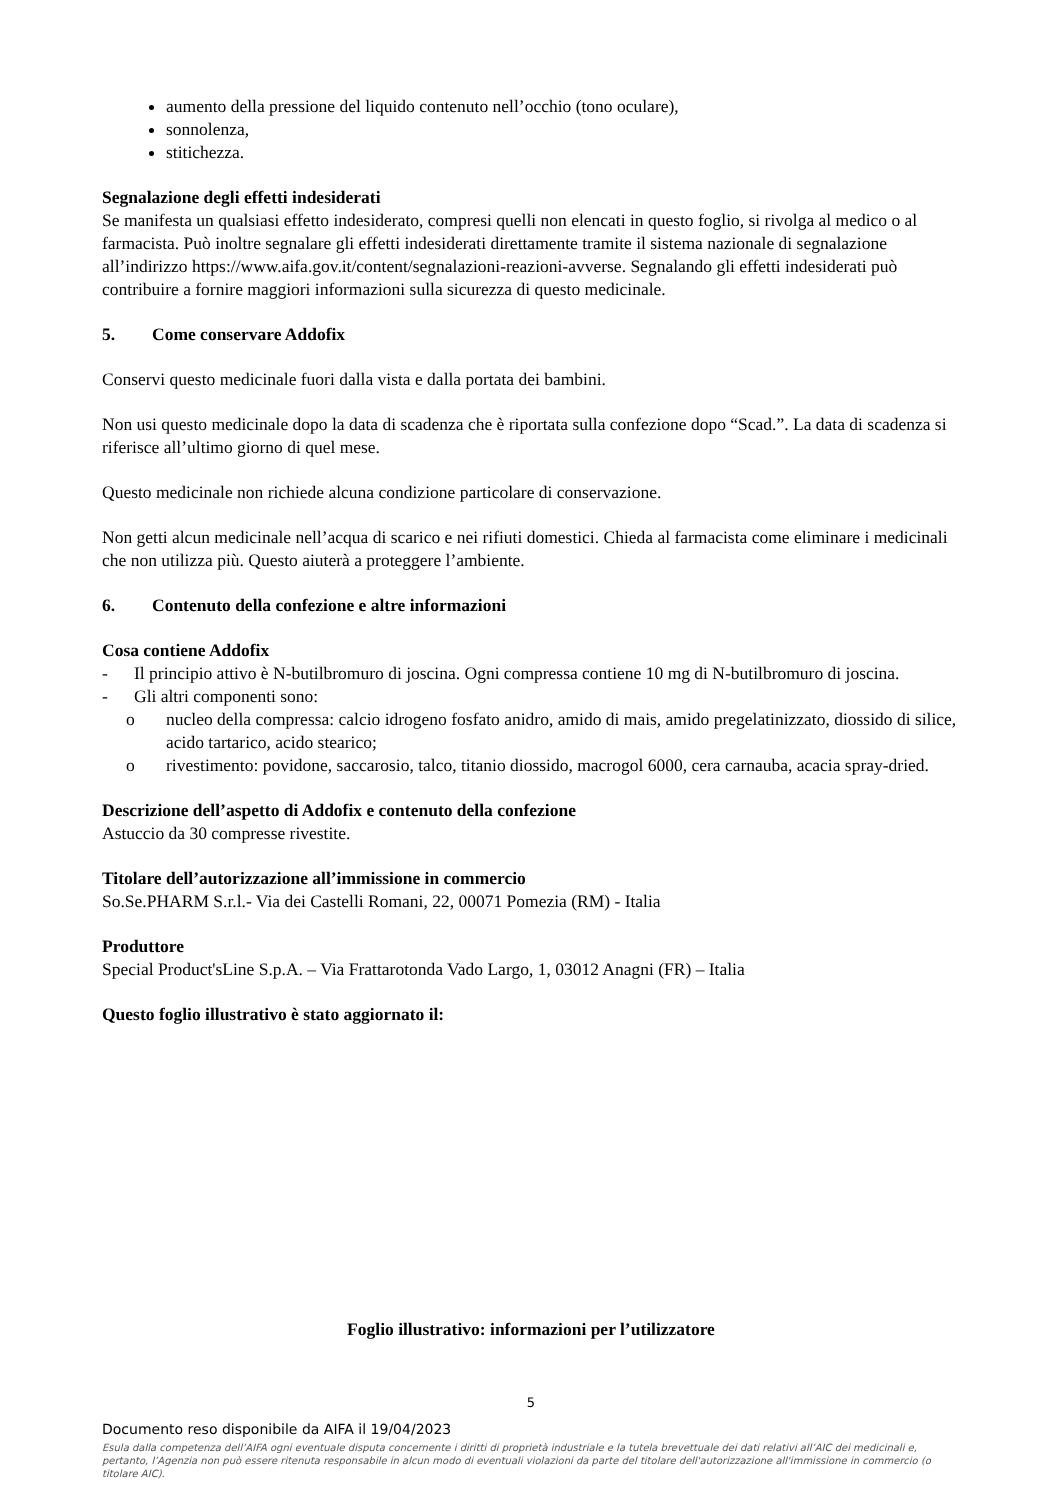aumento della pressione del liquido contenuto nell’occhio (tono oculare),
sonnolenza,
stitichezza.
Segnalazione degli effetti indesiderati
Se manifesta un qualsiasi effetto indesiderato, compresi quelli non elencati in questo foglio, si rivolga al medico o al farmacista. Può inoltre segnalare gli effetti indesiderati direttamente tramite il sistema nazionale di segnalazione all’indirizzo https://www.aifa.gov.it/content/segnalazioni-reazioni-avverse. Segnalando gli effetti indesiderati può contribuire a fornire maggiori informazioni sulla sicurezza di questo medicinale.
5. Come conservare Addofix
Conservi questo medicinale fuori dalla vista e dalla portata dei bambini.
Non usi questo medicinale dopo la data di scadenza che è riportata sulla confezione dopo “Scad.”. La data di scadenza si riferisce all’ultimo giorno di quel mese.
Questo medicinale non richiede alcuna condizione particolare di conservazione.
Non getti alcun medicinale nell’acqua di scarico e nei rifiuti domestici. Chieda al farmacista come eliminare i medicinali che non utilizza più. Questo aiuterà a proteggere l’ambiente.
6. Contenuto della confezione e altre informazioni
Cosa contiene Addofix
- Il principio attivo è N-butilbromuro di joscina. Ogni compressa contiene 10 mg di N-butilbromuro di joscina.
- Gli altri componenti sono:
o nucleo della compressa: calcio idrogeno fosfato anidro, amido di mais, amido pregelatinizzato, diossido di silice, acido tartarico, acido stearico;
o rivestimento: povidone, saccarosio, talco, titanio diossido, macrogol 6000, cera carnauba, acacia spray-dried.
Descrizione dell’aspetto di Addofix e contenuto della confezione
Astuccio da 30 compresse rivestite.
Titolare dell’autorizzazione all’immissione in commercio
So.Se.PHARM S.r.l.- Via dei Castelli Romani, 22, 00071 Pomezia (RM) - Italia
Produttore
Special Product'sLine S.p.A. – Via Frattarotonda Vado Largo, 1, 03012 Anagni (FR) – Italia
Questo foglio illustrativo è stato aggiornato il:
Foglio illustrativo: informazioni per l’utilizzatore
5
Documento reso disponibile da AIFA il 19/04/2023
Esula dalla competenza dell’AIFA ogni eventuale disputa concernente i diritti di proprietà industriale e la tutela brevettuale dei dati relativi all’AIC dei medicinali e, pertanto, l’Agenzia non può essere ritenuta responsabile in alcun modo di eventuali violazioni da parte del titolare dell'autorizzazione all'immissione in commercio (o titolare AIC).